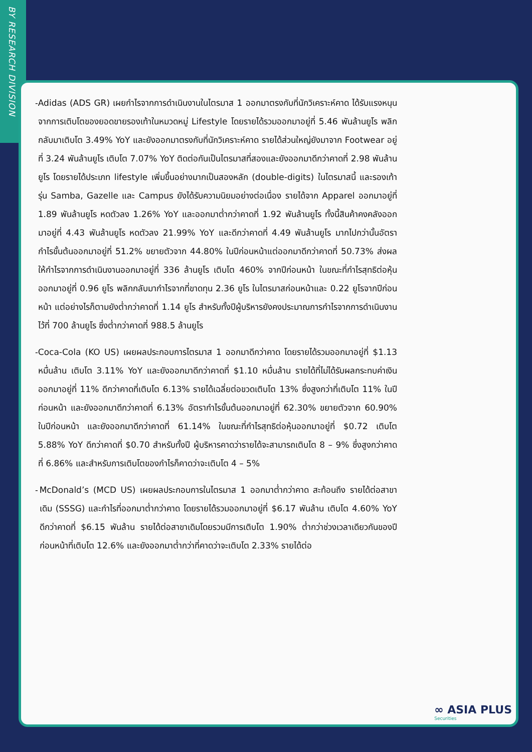BY RESEARCH DIVISION
- Adidas (ADS GR) เผยกำไรจากการดำเนินงานในไตรมาส 1 ออกมาตรงกับที่นักวิเคราะห์คาด ได้รับแรงหนุนจากการเติบโตของยอดขายรองเท้าในหมวดหมู่ Lifestyle โดยรายได้รวมออกมาอยู่ที่ 5.46 พันล้านยูโร พลิกกลับมาเติบโต 3.49% YoY และยังออกมาตรงกับที่นักวิเคราะห์คาด รายได้ส่วนใหญ่ยังมาจาก Footwear อยู่ที่ 3.24 พันล้านยูโร เติบโต 7.07% YoY ติดต่อกันเป็นไตรมาสที่สองและยังออกมาดีกว่าคาดที่ 2.98 พันล้านยูโร โดยรายได้ประเภท lifestyle เพิ่มขึ้นอย่างมากเป็นสองหลัก (double-digits) ในไตรมาสนี้ และรองเท้ารุ่น Samba, Gazelle และ Campus ยังได้รับความนิยมอย่างต่อเนื่อง รายได้จาก Apparel ออกมาอยู่ที่ 1.89 พันล้านยูโร หดตัวลง 1.26% YoY และออกมาต่ำกว่าคาดที่ 1.92 พันล้านยูโร ทั้งนี้สินค้าคงคลังออกมาอยู่ที่ 4.43 พันล้านยูโร หดตัวลง 21.99% YoY และดีกว่าคาดที่ 4.49 พันล้านยูโร มากไปกว่านั้นอัตรากำไรขั้นต้นออกมาอยู่ที่ 51.2% ขยายตัวจาก 44.80% ในปีก่อนหน้าแต่ออกมาดีกว่าคาดที่ 50.73% ส่งผลให้กำไรจากการดำเนินงานออกมาอยู่ที่ 336 ล้านยูโร เติบโต 460% จากปีก่อนหน้า ในขณะที่กำไรสุทธิต่อหุ้นออกมาอยู่ที่ 0.96 ยูโร พลิกกลับมากำไรจากที่ขาดทุน 2.36 ยูโร ในไตรมาสก่อนหน้าและ 0.22 ยูโรจากปีก่อนหน้า แต่อย่างไรก็ตามยังต่ำกว่าคาดที่ 1.14 ยูโร สำหรับทั้งปีผู้บริหารยังคงประมาณการกำไรจากการดำเนินงานไว้ที่ 700 ล้านยูโร ซึ่งต่ำกว่าคาดที่ 988.5 ล้านยูโร
- Coca-Cola (KO US) เผยผลประกอบการไตรมาส 1 ออกมาดีกว่าคาด โดยรายได้รวมออกมาอยู่ที่ $1.13 หมื่นล้าน เติบโต 3.11% YoY และยังออกมาดีกว่าคาดที่ $1.10 หมื่นล้าน รายได้ที่ไม่ได้รับผลกระทบค่าเงินออกมาอยู่ที่ 11% ดีกว่าคาดที่เติบโต 6.13% รายได้เฉลี่ยต่อขวดเติบโต 13% ซึ่งสูงกว่าที่เติบโต 11% ในปีก่อนหน้า และยังออกมาดีกว่าคาดที่ 6.13% อัตรากำไรขั้นต้นออกมาอยู่ที่ 62.30% ขยายตัวจาก 60.90% ในปีก่อนหน้า และยังออกมาดีกว่าคาดที่ 61.14% ในขณะที่กำไรสุทธิต่อหุ้นออกมาอยู่ที่ $0.72 เติบโต 5.88% YoY ดีกว่าคาดที่ $0.70 สำหรับทั้งปี ผู้บริหารคาดว่ารายได้จะสามารถเติบโต 8 – 9% ซึ่งสูงกว่าคาดที่ 6.86% และสำหรับการเติบโตของกำไรก็คาดว่าจะเติบโต 4 – 5%
- McDonald’s (MCD US) เผยผลประกอบการในไตรมาส 1 ออกมาต่ำกว่าคาด สะท้อนถึง รายได้ต่อสาขาเดิม (SSSG) และกำไรที่ออกมาต่ำกว่าคาด โดยรายได้รวมออกมาอยู่ที่ $6.17 พันล้าน เติบโต 4.60% YoY ดีกว่าคาดที่ $6.15 พันล้าน รายได้ต่อสาขาเดิมโดยรวมมีการเติบโต 1.90% ต่ำกว่าช่วงเวลาเดียวกันของปีก่อนหน้าที่เติบโต 12.6% และยังออกมาต่ำกว่าที่คาดว่าจะเติบโต 2.33% รายได้ต่อ
∞ ASIA PLUS
Securities